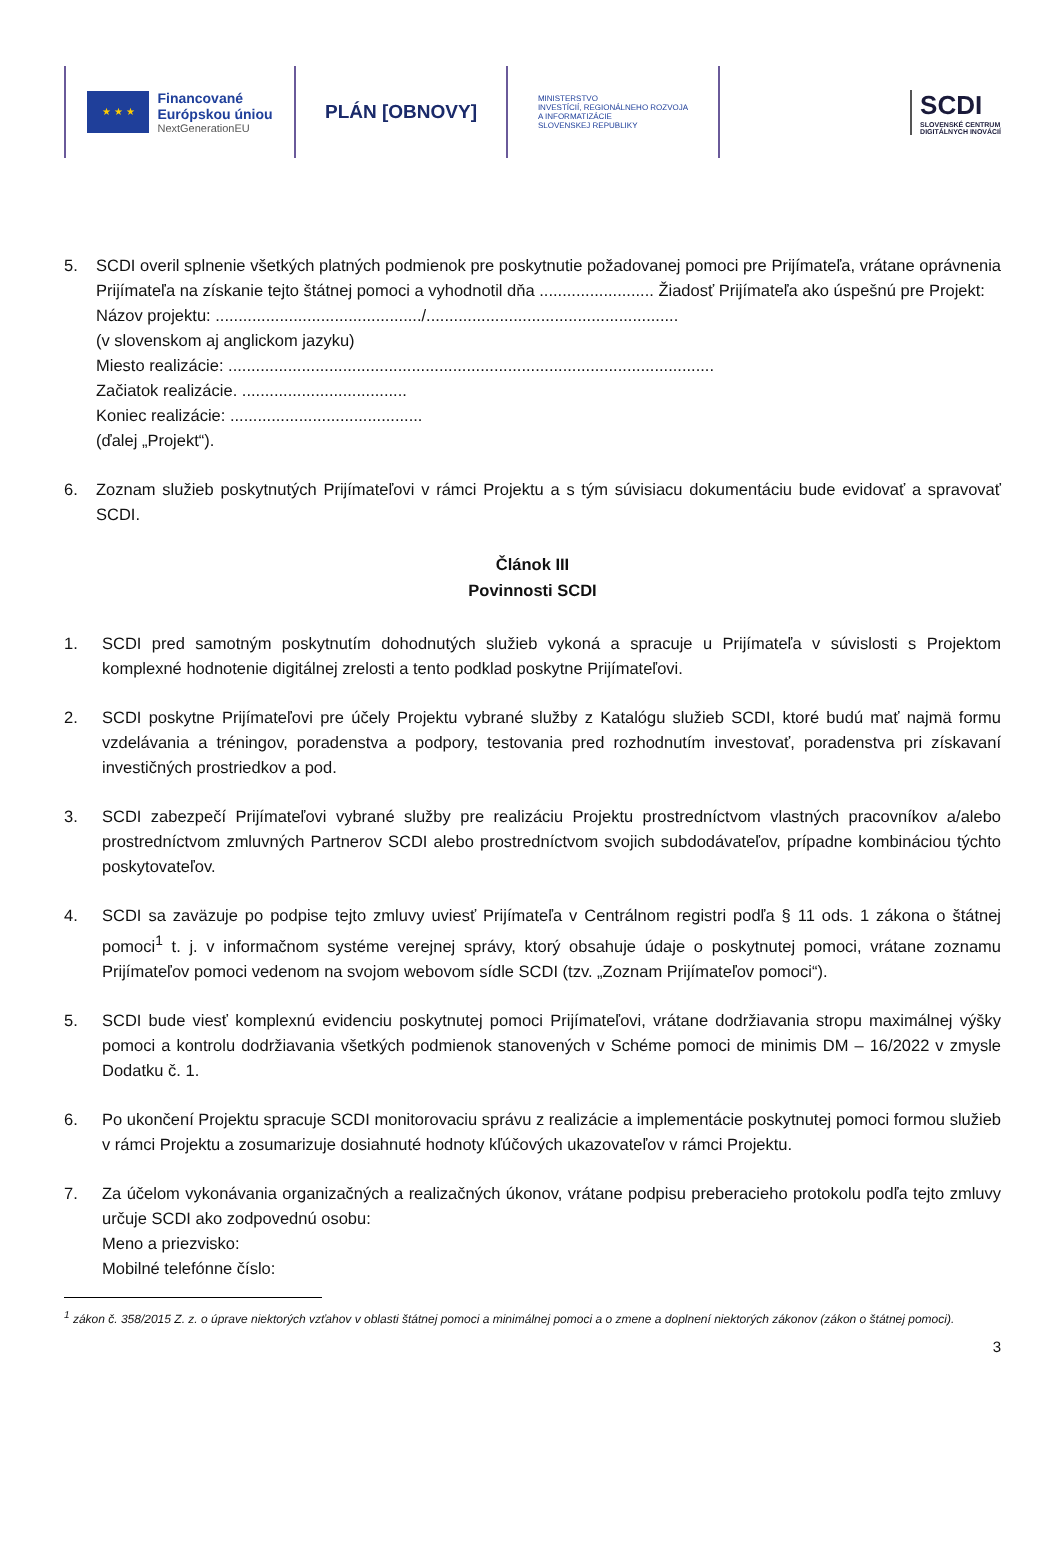★ ★ ★
Financované
Európskou úniou
NextGenerationEU
PLÁN [OBNOVY]
MINISTERSTVO
INVESTÍCIÍ, REGIONÁLNEHO ROZVOJA
A INFORMATIZÁCIE
SLOVENSKEJ REPUBLIKY
SCDI
SLOVENSKÉ CENTRUM
DIGITÁLNYCH INOVÁCIÍ
5. SCDI overil splnenie všetkých platných podmienok pre poskytnutie požadovanej pomoci pre Prijímateľa, vrátane oprávnenia Prijímateľa na získanie tejto štátnej pomoci a vyhodnotil dňa ......................... Žiadosť Prijímateľa ako úspešnú pre Projekt:
Názov projektu: ............................................./.......................................................
(v slovenskom aj anglickom jazyku)
Miesto realizácie: ..........................................................................................................
Začiatok realizácie. ....................................
Koniec realizácie: ..........................................
(ďalej „Projekt“).
6. Zoznam služieb poskytnutých Prijímateľovi v rámci Projektu a s tým súvisiacu dokumentáciu bude evidovať a spravovať SCDI.
Článok III
Povinnosti SCDI
1. SCDI pred samotným poskytnutím dohodnutých služieb vykoná a spracuje u Prijímateľa v súvislosti s Projektom komplexné hodnotenie digitálnej zrelosti a tento podklad poskytne Prijímateľovi.
2. SCDI poskytne Prijímateľovi pre účely Projektu vybrané služby z Katalógu služieb SCDI, ktoré budú mať najmä formu vzdelávania a tréningov, poradenstva a podpory, testovania pred rozhodnutím investovať, poradenstva pri získavaní investičných prostriedkov a pod.
3. SCDI zabezpečí Prijímateľovi vybrané služby pre realizáciu Projektu prostredníctvom vlastných pracovníkov a/alebo prostredníctvom zmluvných Partnerov SCDI alebo prostredníctvom svojich subdodávateľov, prípadne kombináciou týchto poskytovateľov.
4. SCDI sa zaväzuje po podpise tejto zmluvy uviesť Prijímateľa v Centrálnom registri podľa § 11 ods. 1 zákona o štátnej pomoci<sup>1</sup> t. j. v informačnom systéme verejnej správy, ktorý obsahuje údaje o poskytnutej pomoci, vrátane zoznamu Prijímateľov pomoci vedenom na svojom webovom sídle SCDI (tzv. „Zoznam Prijímateľov pomoci“).
5. SCDI bude viesť komplexnú evidenciu poskytnutej pomoci Prijímateľovi, vrátane dodržiavania stropu maximálnej výšky pomoci a kontrolu dodržiavania všetkých podmienok stanovených v Schéme pomoci de minimis DM – 16/2022 v zmysle Dodatku č. 1.
6. Po ukončení Projektu spracuje SCDI monitorovaciu správu z realizácie a implementácie poskytnutej pomoci formou služieb v rámci Projektu a zosumarizuje dosiahnuté hodnoty kľúčových ukazovateľov v rámci Projektu.
7. Za účelom vykonávania organizačných a realizačných úkonov, vrátane podpisu preberacieho protokolu podľa tejto zmluvy určuje SCDI ako zodpovednú osobu:
Meno a priezvisko:
Mobilné telefónne číslo:
<sup>1</sup> zákon č. 358/2015 Z. z. o úprave niektorých vzťahov v oblasti štátnej pomoci a minimálnej pomoci a o zmene a doplnení niektorých zákonov (zákon o štátnej pomoci).
3